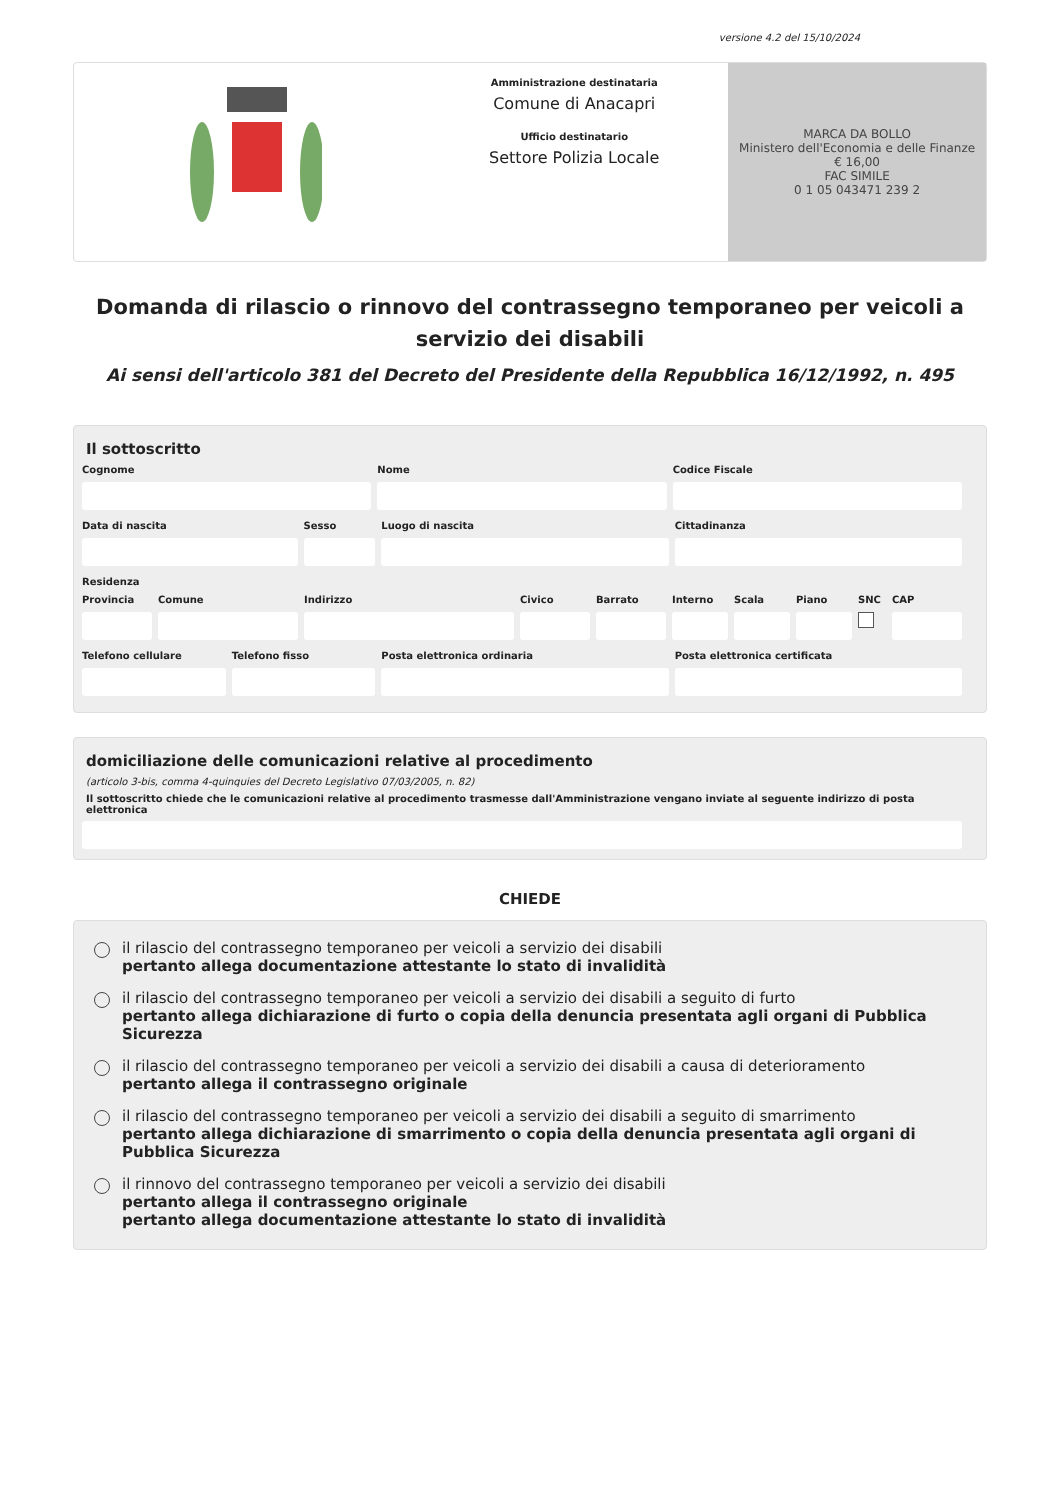versione 4.2 del 15/10/2024
Amministrazione destinataria
Comune di Anacapri
Ufficio destinatario
Settore Polizia Locale
MARCA DA BOLLO
Ministero dell'Economia e delle Finanze
€ 16,00
FAC SIMILE
0 1 05 043471 239 2
Domanda di rilascio o rinnovo del contrassegno temporaneo per veicoli a servizio dei disabili
Ai sensi dell'articolo 381 del Decreto del Presidente della Repubblica 16/12/1992, n. 495
Il sottoscritto
Cognome Nome Codice Fiscale
Data di nascita Sesso Luogo di nascita Cittadinanza
Residenza
Provincia Comune Indirizzo Civico Barrato Interno Scala Piano SNC CAP
Telefono cellulare Telefono fisso Posta elettronica ordinaria Posta elettronica certificata
domiciliazione delle comunicazioni relative al procedimento
(articolo 3-bis, comma 4-quinquies del Decreto Legislativo 07/03/2005, n. 82)
Il sottoscritto chiede che le comunicazioni relative al procedimento trasmesse dall'Amministrazione vengano inviate al seguente indirizzo di posta elettronica
CHIEDE
il rilascio del contrassegno temporaneo per veicoli a servizio dei disabili
pertanto allega documentazione attestante lo stato di invalidità
il rilascio del contrassegno temporaneo per veicoli a servizio dei disabili a seguito di furto
pertanto allega dichiarazione di furto o copia della denuncia presentata agli organi di Pubblica Sicurezza
il rilascio del contrassegno temporaneo per veicoli a servizio dei disabili a causa di deterioramento
pertanto allega il contrassegno originale
il rilascio del contrassegno temporaneo per veicoli a servizio dei disabili a seguito di smarrimento
pertanto allega dichiarazione di smarrimento o copia della denuncia presentata agli organi di Pubblica Sicurezza
il rinnovo del contrassegno temporaneo per veicoli a servizio dei disabili
pertanto allega il contrassegno originale
pertanto allega documentazione attestante lo stato di invalidità